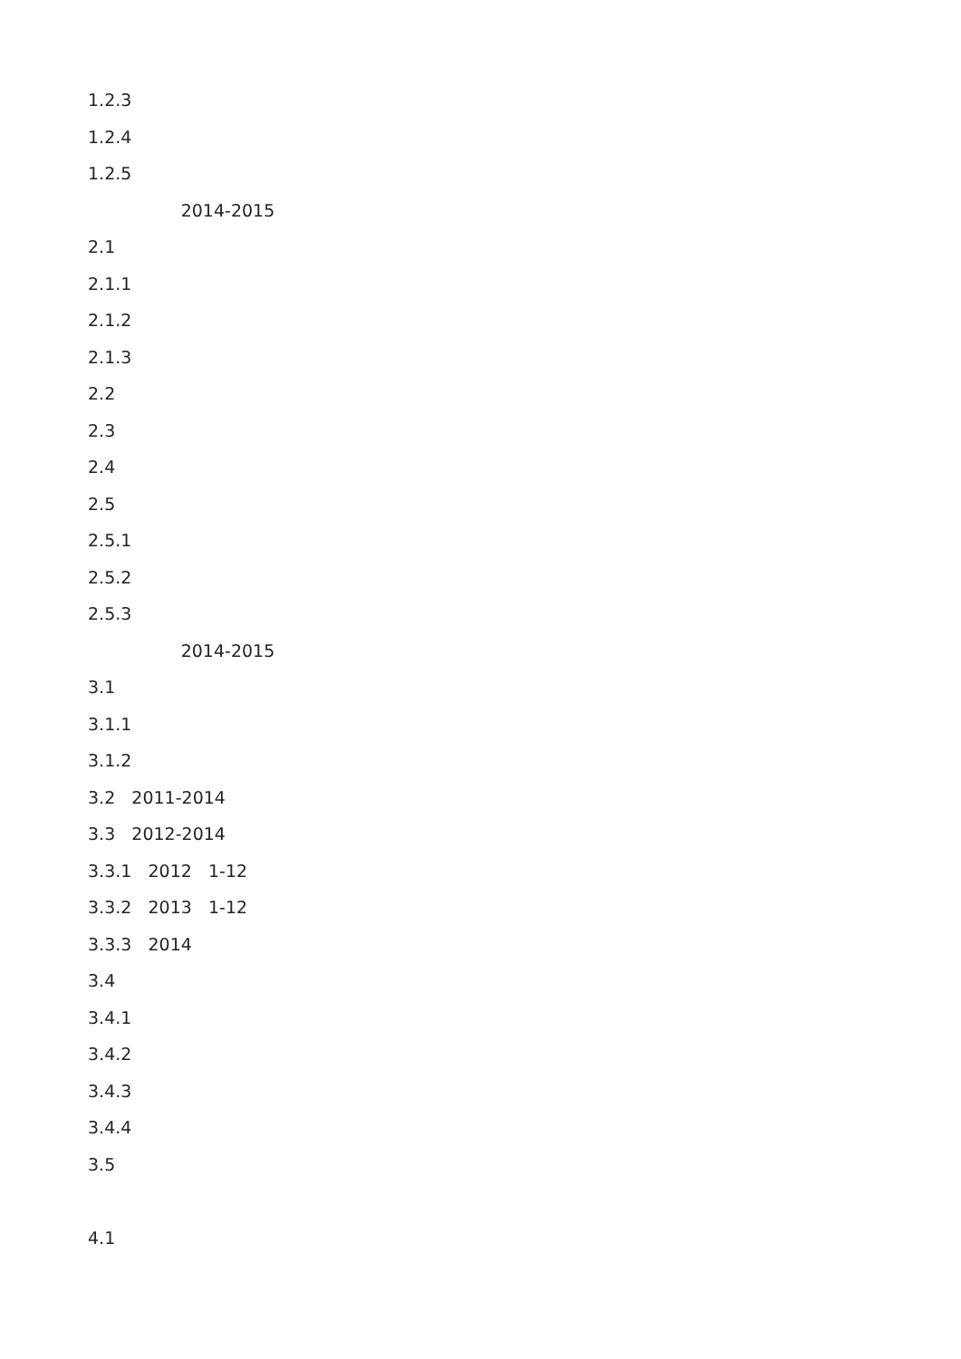1.2.3
1.2.4
1.2.5
2014-2015
2.1
2.1.1
2.1.2
2.1.3
2.2
2.3
2.4
2.5
2.5.1
2.5.2
2.5.3
2014-2015
3.1
3.1.1
3.1.2
3.2 2011-2014
3.3 2012-2014
3.3.1 2012 1-12
3.3.2 2013 1-12
3.3.3 2014
3.4
3.4.1
3.4.2
3.4.3
3.4.4
3.5
4.1